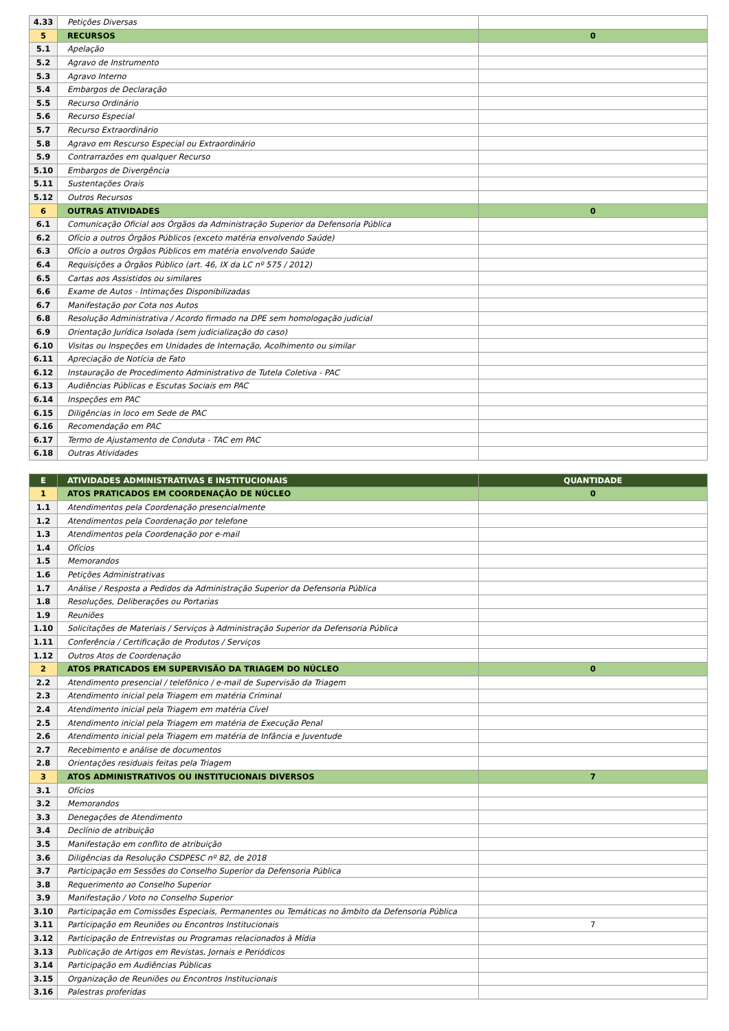| 4.33 | Petições Diversas | |
| 5 | RECURSOS | 0 |
| 5.1 | Apelação | |
| 5.2 | Agravo de Instrumento | |
| 5.3 | Agravo Interno | |
| 5.4 | Embargos de Declaração | |
| 5.5 | Recurso Ordinário | |
| 5.6 | Recurso Especial | |
| 5.7 | Recurso Extraordinário | |
| 5.8 | Agravo em Rescurso Especial ou Extraordinário | |
| 5.9 | Contrarrazões em qualquer Recurso | |
| 5.10 | Embargos de Divergência | |
| 5.11 | Sustentações Orais | |
| 5.12 | Outros Recursos | |
| 6 | OUTRAS ATIVIDADES | 0 |
| 6.1 | Comunicação Oficial aos Órgãos da Administração Superior da Defensoria Pública | |
| 6.2 | Ofício a outros Órgãos Públicos (exceto matéria envolvendo Saúde) | |
| 6.3 | Ofício a outros Órgãos Públicos em matéria envolvendo Saúde | |
| 6.4 | Requisições a Órgãos Público (art. 46, IX da LC nº 575 / 2012) | |
| 6.5 | Cartas aos Assistidos ou similares | |
| 6.6 | Exame de Autos - Intimações Disponibilizadas | |
| 6.7 | Manifestação por Cota nos Autos | |
| 6.8 | Resolução Administrativa / Acordo firmado na DPE sem homologação judicial | |
| 6.9 | Orientação Jurídica Isolada (sem judicialização do caso) | |
| 6.10 | Visitas ou Inspeções em Unidades de Internação, Acolhimento ou similar | |
| 6.11 | Apreciação de Notícia de Fato | |
| 6.12 | Instauração de Procedimento Administrativo de Tutela Coletiva - PAC | |
| 6.13 | Audiências Públicas e Escutas Sociais em PAC | |
| 6.14 | Inspeções em PAC | |
| 6.15 | Diligências in loco em Sede de PAC | |
| 6.16 | Recomendação em PAC | |
| 6.17 | Termo de Ajustamento de Conduta - TAC em PAC | |
| 6.18 | Outras Atividades | |
| E | ATIVIDADES ADMINISTRATIVAS E INSTITUCIONAIS | QUANTIDADE |
| 1 | ATOS PRATICADOS EM COORDENAÇÃO DE NÚCLEO | 0 |
| 1.1 | Atendimentos pela Coordenação presencialmente | |
| 1.2 | Atendimentos pela Coordenação por telefone | |
| 1.3 | Atendimentos pela Coordenação por e-mail | |
| 1.4 | Ofícios | |
| 1.5 | Memorandos | |
| 1.6 | Petições Administrativas | |
| 1.7 | Análise / Resposta a Pedidos da Administração Superior da Defensoria Pública | |
| 1.8 | Resoluções, Deliberações ou Portarias | |
| 1.9 | Reuniões | |
| 1.10 | Solicitações de Materiais / Serviços à Administração Superior da Defensoria Pública | |
| 1.11 | Conferência / Certificação de Produtos / Serviços | |
| 1.12 | Outros Atos de Coordenação | |
| 2 | ATOS PRATICADOS EM SUPERVISÃO DA TRIAGEM DO NÚCLEO | 0 |
| 2.2 | Atendimento presencial / telefônico / e-mail de Supervisão da Triagem | |
| 2.3 | Atendimento inicial pela Triagem em matéria Criminal | |
| 2.4 | Atendimento inicial pela Triagem em matéria Cível | |
| 2.5 | Atendimento inicial pela Triagem em matéria de Execução Penal | |
| 2.6 | Atendimento inicial pela Triagem em matéria de Infância e Juventude | |
| 2.7 | Recebimento e análise de documentos | |
| 2.8 | Orientações residuais feitas pela Triagem | |
| 3 | ATOS ADMINISTRATIVOS OU INSTITUCIONAIS DIVERSOS | 7 |
| 3.1 | Ofícios | |
| 3.2 | Memorandos | |
| 3.3 | Denegações de Atendimento | |
| 3.4 | Declínio de atribuição | |
| 3.5 | Manifestação em conflito de atribuição | |
| 3.6 | Diligências da Resolução CSDPESC nº 82, de 2018 | |
| 3.7 | Participação em Sessões do Conselho Superior da Defensoria Pública | |
| 3.8 | Requerimento ao Conselho Superior | |
| 3.9 | Manifestação / Voto no Conselho Superior | |
| 3.10 | Participação em Comissões Especiais, Permanentes ou Temáticas no âmbito da Defensoria Pública | |
| 3.11 | Participação em Reuniões ou Encontros Institucionais | 7 |
| 3.12 | Participação de Entrevistas ou Programas relacionados à Mídia | |
| 3.13 | Publicação de Artigos em Revistas, Jornais e Periódicos | |
| 3.14 | Participação em Audiências Públicas | |
| 3.15 | Organização de Reuniões ou Encontros Institucionais | |
| 3.16 | Palestras proferidas | |